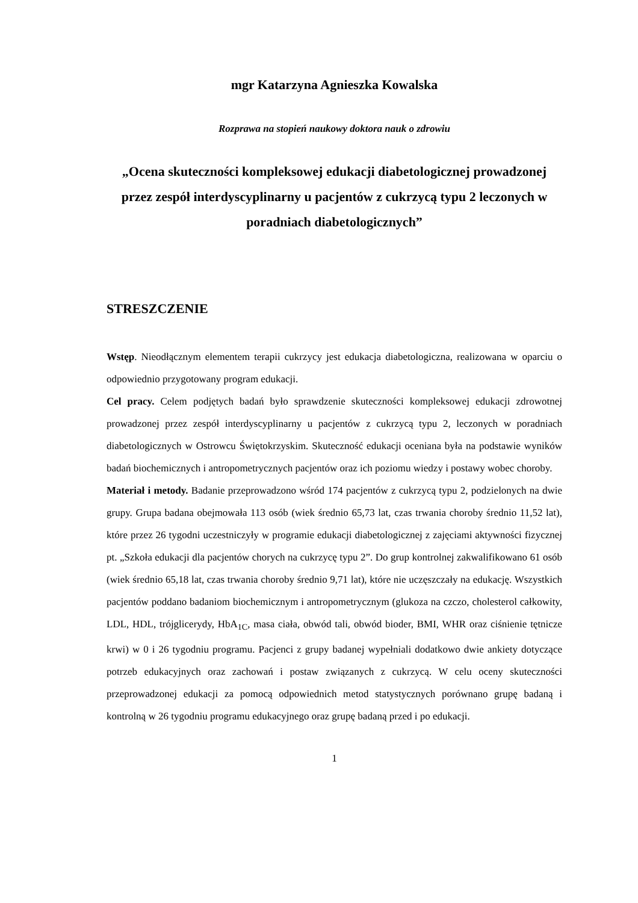mgr Katarzyna Agnieszka Kowalska
Rozprawa na stopień naukowy doktora nauk o zdrowiu
„Ocena skuteczności kompleksowej edukacji diabetologicznej prowadzonej przez zespół interdyscyplinarny u pacjentów z cukrzycą typu 2 leczonych w poradniach diabetologicznych”
STRESZCZENIE
Wstęp. Nieodłącznym elementem terapii cukrzycy jest edukacja diabetologiczna, realizowana w oparciu o odpowiednio przygotowany program edukacji.
Cel pracy. Celem podjętych badań było sprawdzenie skuteczności kompleksowej edukacji zdrowotnej prowadzonej przez zespół interdyscyplinarny u pacjentów z cukrzycą typu 2, leczonych w poradniach diabetologicznych w Ostrowcu Świętokrzyskim. Skuteczność edukacji oceniana była na podstawie wyników badań biochemicznych i antropometrycznych pacjentów oraz ich poziomu wiedzy i postawy wobec choroby.
Materiał i metody. Badanie przeprowadzono wśród 174 pacjentów z cukrzycą typu 2, podzielonych na dwie grupy. Grupa badana obejmowała 113 osób (wiek średnio 65,73 lat, czas trwania choroby średnio 11,52 lat), które przez 26 tygodni uczestniczyły w programie edukacji diabetologicznej z zajęciami aktywności fizycznej pt. „Szkoła edukacji dla pacjentów chorych na cukrzycę typu 2”. Do grup kontrolnej zakwalifikowano 61 osób (wiek średnio 65,18 lat, czas trwania choroby średnio 9,71 lat), które nie uczęszczały na edukację. Wszystkich pacjentów poddano badaniom biochemicznym i antropometrycznym (glukoza na czczo, cholesterol całkowity, LDL, HDL, trójglicerydy, HbA<sub>1C</sub>, masa ciała, obwód tali, obwód bioder, BMI, WHR oraz ciśnienie tętnicze krwi) w 0 i 26 tygodniu programu. Pacjenci z grupy badanej wypełniali dodatkowo dwie ankiety dotyczące potrzeb edukacyjnych oraz zachowań i postaw związanych z cukrzycą. W celu oceny skuteczności przeprowadzonej edukacji za pomocą odpowiednich metod statystycznych porównano grupę badaną i kontrolną w 26 tygodniu programu edukacyjnego oraz grupę badaną przed i po edukacji.
1